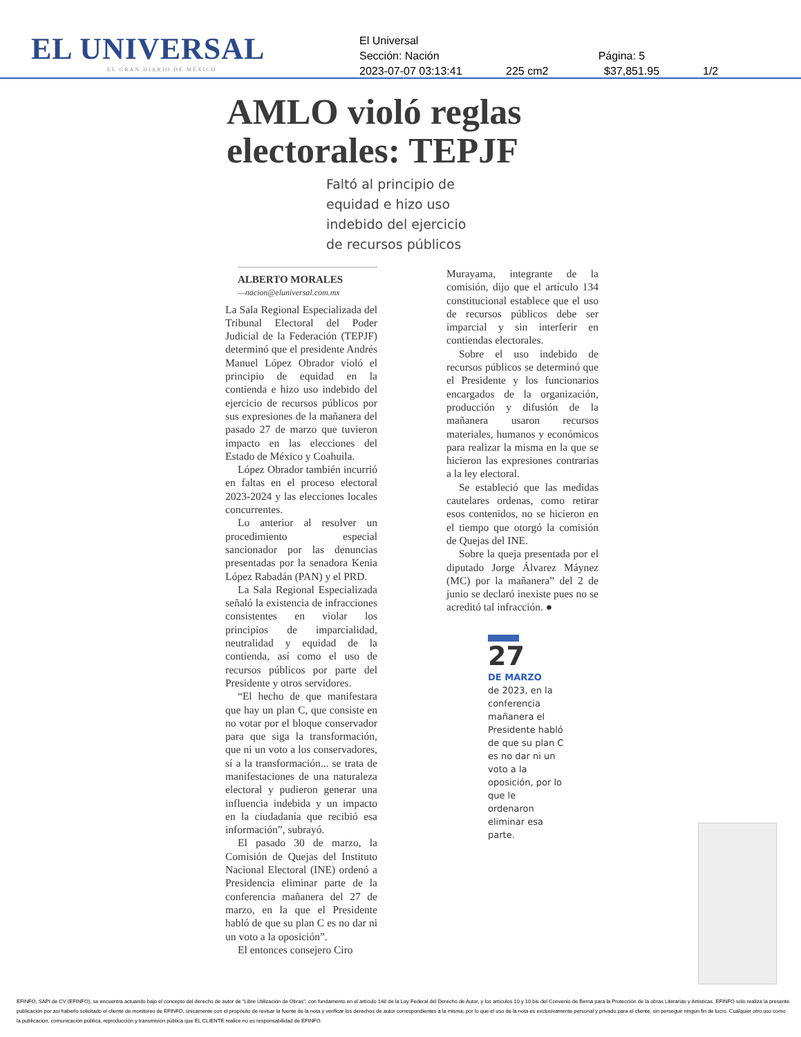EL UNIVERSAL
EL GRAN DIARIO DE MÉXICO
El Universal
Sección: Nación Página: 5
2023-07-07 03:13:41 225 cm2 $37,851.95 1/2
AMLO violó reglas
electorales: TEPJF
Faltó al principio de equidad e hizo uso indebido del ejercicio de recursos públicos
ALBERTO MORALES
—nacion@eluniversal.com.mx
La Sala Regional Especializada del Tribunal Electoral del Poder Judicial de la Federación (TEPJF) determinó que el presidente Andrés Manuel López Obrador violó el principio de equidad en la contienda e hizo uso indebido del ejercicio de recursos públicos por sus expresiones de la mañanera del pasado 27 de marzo que tuvieron impacto en las elecciones del Estado de México y Coahuila.
López Obrador también incurrió en faltas en el proceso electoral 2023-2024 y las elecciones locales concurrentes.
Lo anterior al resolver un procedimiento especial sancionador por las denuncias presentadas por la senadora Kenia López Rabadán (PAN) y el PRD.
La Sala Regional Especializada señaló la existencia de infracciones consistentes en violar los principios de imparcialidad, neutralidad y equidad de la contienda, así como el uso de recursos públicos por parte del Presidente y otros servidores.
“El hecho de que manifestara que hay un plan C, que consiste en no votar por el bloque conservador para que siga la transformación, que ni un voto a los conservadores, sí a la transformación... se trata de manifestaciones de una naturaleza electoral y pudieron generar una influencia indebida y un impacto en la ciudadanía que recibió esa información”, subrayó.
El pasado 30 de marzo, la Comisión de Quejas del Instituto Nacional Electoral (INE) ordenó a Presidencia eliminar parte de la conferencia mañanera del 27 de marzo, en la que el Presidente habló de que su plan C es no dar ni un voto a la oposición”.
El entonces consejero Ciro
Murayama, integrante de la comisión, dijo que el artículo 134 constitucional establece que el uso de recursos públicos debe ser imparcial y sin interferir en contiendas electorales.
Sobre el uso indebido de recursos públicos se determinó que el Presidente y los funcionarios encargados de la organización, producción y difusión de la mañanera usaron recursos materiales, humanos y económicos para realizar la misma en la que se hicieron las expresiones contrarias a la ley electoral.
Se estableció que las medidas cautelares ordenas, como retirar esos contenidos, no se hicieron en el tiempo que otorgó la comisión de Quejas del INE.
Sobre la queja presentada por el diputado Jorge Álvarez Máynez (MC) por la mañanera” del 2 de junio se declaró inexiste pues no se acreditó tal infracción. ●
27
DE MARZO
de 2023, en la conferencia mañanera el Presidente habló de que su plan C es no dar ni un voto a la oposición, por lo que le ordenaron eliminar esa parte.
EFINFO, SAPI de CV (EFINFO), se encuentra actuando bajo el concepto del derecho de autor de “Libre Utilización de Obras”, con fundamento en el artículo 148 de la Ley Federal del Derecho de Autor, y los artículos 10 y 10 bis del Convenio de Berna para la Protección de la obras Literarias y Artísticas. EFINFO sólo realiza la presente publicación por así haberlo solicitado el cliente de monitoreo de EFINFO, únicamente con el propósito de revisar la fuente de la nota y verificar los derechos de autor correspondientes a la misma; por lo que el uso de la nota es exclusivamente personal y privado para el cliente, sin perseguir ningún fin de lucro. Cualquier otro uso como la publicación, comunicación pública, reproducción y transmisión pública que EL CLIENTE realice no es responsabilidad de EFINFO.